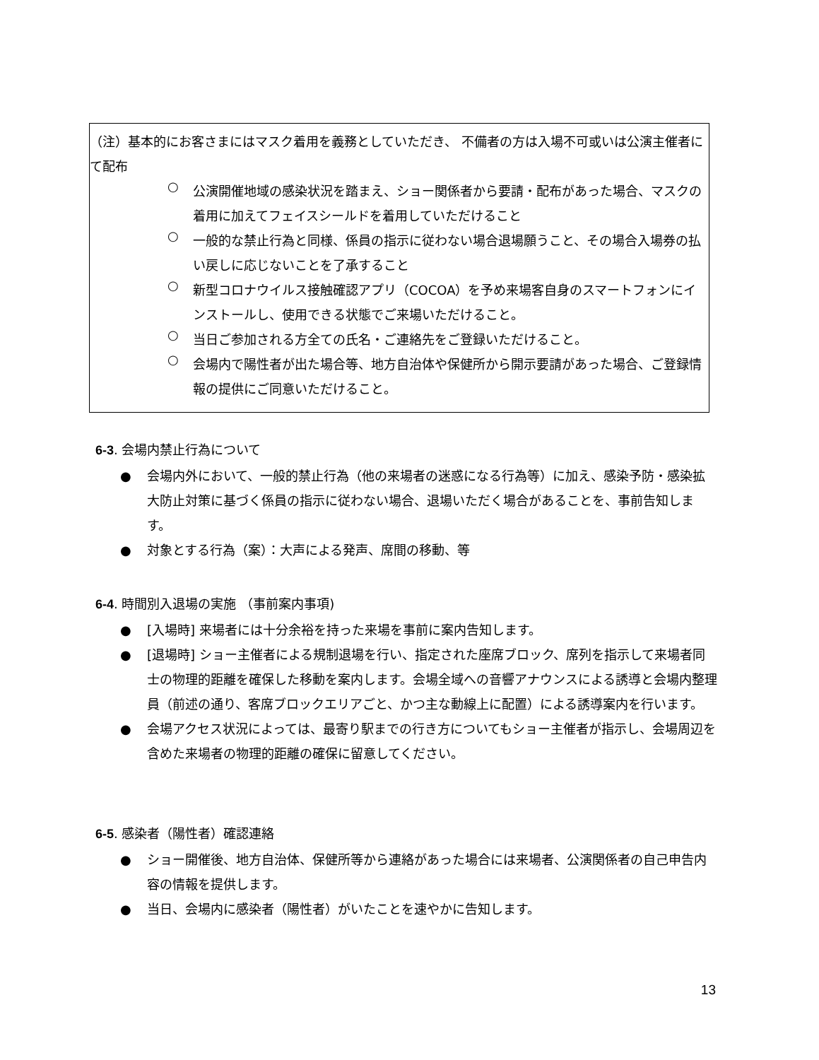（注）基本的にお客さまにはマスク着用を義務としていただき、 不備者の方は入場不可或いは公演主催者にて配布
○
公演開催地域の感染状況を踏まえ、ショー関係者から要請・配布があった場合、マスクの着用に加えてフェイスシールドを着用していただけること
○
一般的な禁止行為と同様、係員の指示に従わない場合退場願うこと、その場合入場券の払い戻しに応じないことを了承すること
○
新型コロナウイルス接触確認アプリ（COCOA）を予め来場客自身のスマートフォンにインストールし、使用できる状態でご来場いただけること。
○
当日ご参加される方全ての氏名・ご連絡先をご登録いただけること。
○
会場内で陽性者が出た場合等、地方自治体や保健所から開示要請があった場合、ご登録情報の提供にご同意いただけること。
6-3. 会場内禁止行為について
● 会場内外において、一般的禁止行為（他の来場者の迷惑になる行為等）に加え、感染予防・感染拡大防止対策に基づく係員の指示に従わない場合、退場いただく場合があることを、事前告知します。
● 対象とする行為（案）：大声による発声、席間の移動、等
6-4. 時間別入退場の実施 （事前案内事項)
● [入場時] 来場者には十分余裕を持った来場を事前に案内告知します。
● [退場時] ショー主催者による規制退場を行い、指定された座席ブロック、席列を指示して来場者同士の物理的距離を確保した移動を案内します。会場全域への音響アナウンスによる誘導と会場内整理員（前述の通り、客席ブロックエリアごと、かつ主な動線上に配置）による誘導案内を行います。
● 会場アクセス状況によっては、最寄り駅までの行き方についてもショー主催者が指示し、会場周辺を含めた来場者の物理的距離の確保に留意してください。
6-5. 感染者（陽性者）確認連絡
● ショー開催後、地方自治体、保健所等から連絡があった場合には来場者、公演関係者の自己申告内容の情報を提供します。
● 当日、会場内に感染者（陽性者）がいたことを速やかに告知します。
13